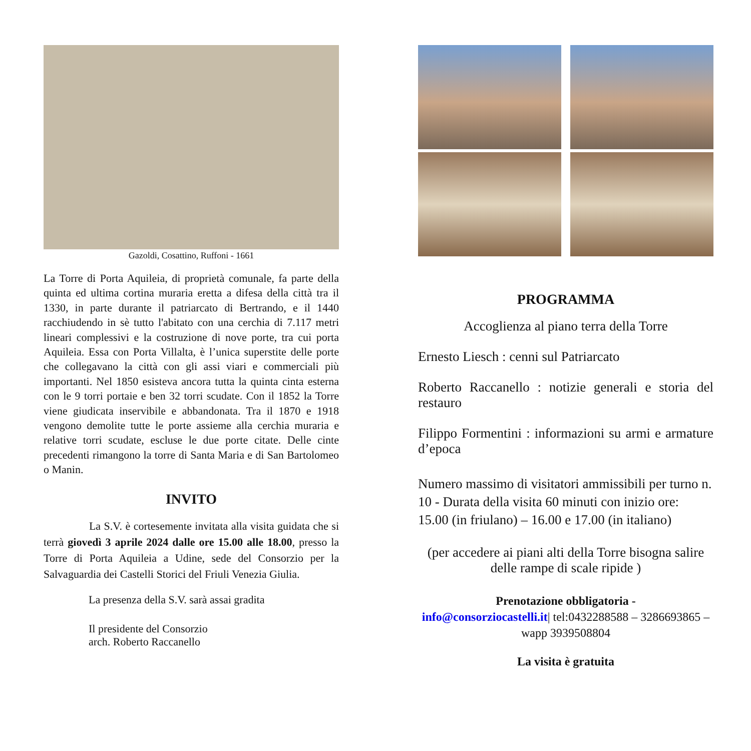Gazoldi, Cosattino, Ruffoni - 1661
La Torre di Porta Aquileia, di proprietà comunale, fa parte della quinta ed ultima cortina muraria eretta a difesa della città tra il 1330, in parte durante il patriarcato di Bertrando, e il 1440 racchiudendo in sè tutto l'abitato con una cerchia di 7.117 metri lineari complessivi e la costruzione di nove porte, tra cui porta Aquileia. Essa con Porta Villalta, è l’unica superstite delle porte che collegavano la città con gli assi viari e commerciali più importanti. Nel 1850 esisteva ancora tutta la quinta cinta esterna con le 9 torri portaie e ben 32 torri scudate. Con il 1852 la Torre viene giudicata inservibile e abbandonata. Tra il 1870 e 1918 vengono demolite tutte le porte assieme alla cerchia muraria e relative torri scudate, escluse le due porte citate. Delle cinte precedenti rimangono la torre di Santa Maria e di San Bartolomeo o Manin.
INVITO
La S.V. è cortesemente invitata alla visita guidata che si terrà giovedì 3 aprile 2024 dalle ore 15.00 alle 18.00, presso la Torre di Porta Aquileia a Udine, sede del Consorzio per la Salvaguardia dei Castelli Storici del Friuli Venezia Giulia.
La presenza della S.V. sarà assai gradita
Il presidente del Consorzio
arch. Roberto Raccanello
PROGRAMMA
Accoglienza al piano terra della Torre
Ernesto Liesch : cenni sul Patriarcato
Roberto Raccanello : notizie generali e storia del restauro
Filippo Formentini : informazioni su armi e armature d’epoca
Numero massimo di visitatori ammissibili per turno n. 10 - Durata della visita 60 minuti con inizio ore:
15.00 (in friulano) – 16.00 e 17.00 (in italiano)
(per accedere ai piani alti della Torre bisogna salire delle rampe di scale ripide )
Prenotazione obbligatoria -
info@consorziocastelli.it| tel:0432288588 – 3286693865 – wapp 3939508804
La visita è gratuita